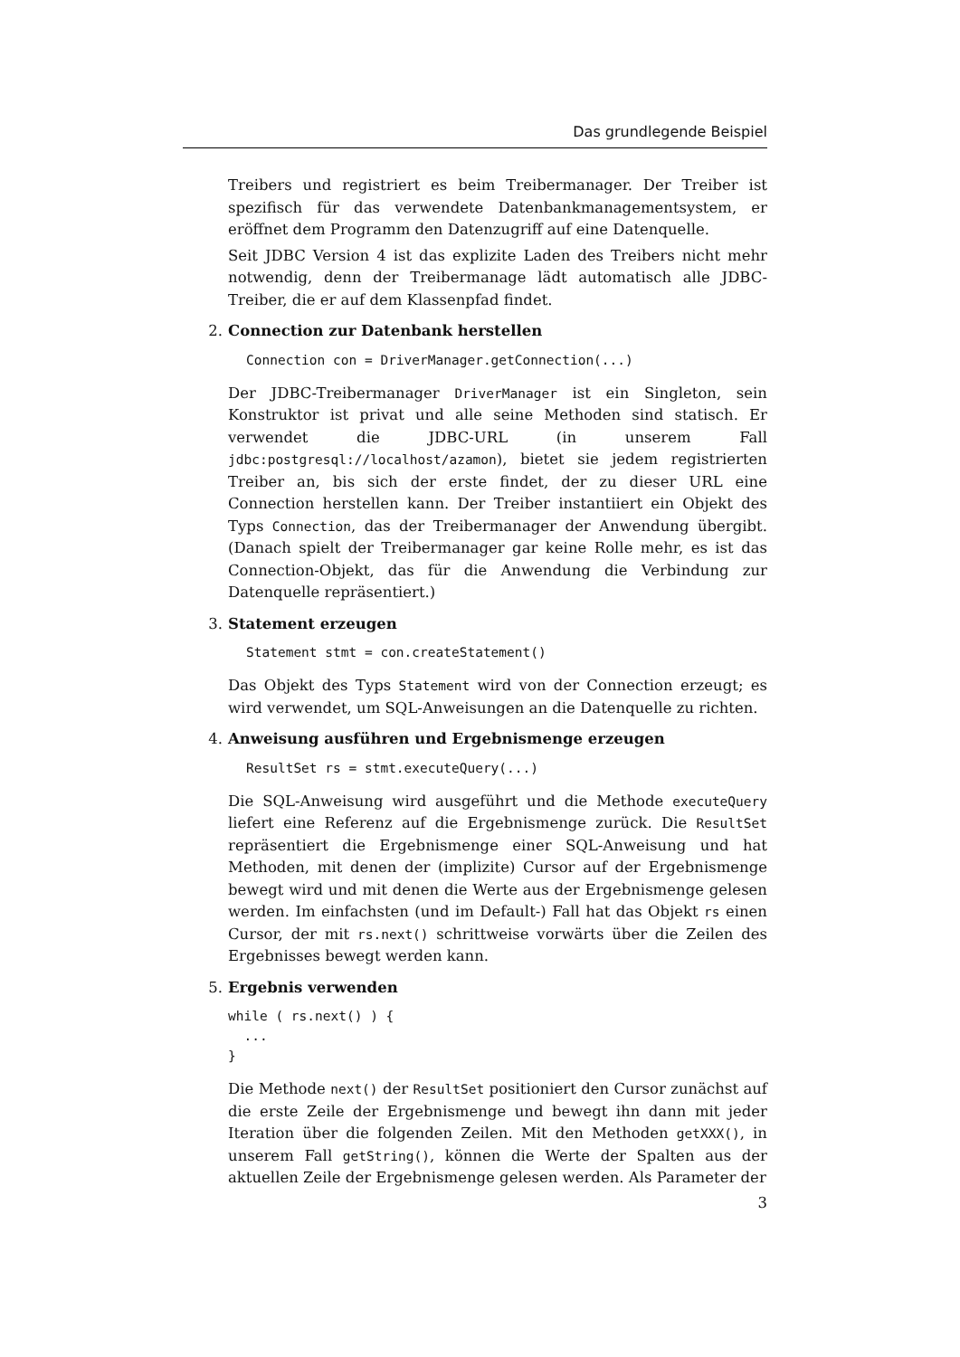Das grundlegende Beispiel
Treibers und registriert es beim Treibermanager. Der Treiber ist spezifisch für das verwendete Datenbankmanagementsystem, er eröffnet dem Programm den Datenzugriff auf eine Datenquelle.
Seit JDBC Version 4 ist das explizite Laden des Treibers nicht mehr notwendig, denn der Treibermanage lädt automatisch alle JDBC-Treiber, die er auf dem Klassenpfad findet.
2. Connection zur Datenbank herstellen
Connection con = DriverManager.getConnection(...)
Der JDBC-Treibermanager DriverManager ist ein Singleton, sein Konstruktor ist privat und alle seine Methoden sind statisch. Er verwendet die JDBC-URL (in unserem Fall jdbc:postgresql://localhost/azamon), bietet sie jedem registrierten Treiber an, bis sich der erste findet, der zu dieser URL eine Connection herstellen kann. Der Treiber instantiiert ein Objekt des Typs Connection, das der Treibermanager der Anwendung übergibt. (Danach spielt der Treibermanager gar keine Rolle mehr, es ist das Connection-Objekt, das für die Anwendung die Verbindung zur Datenquelle repräsentiert.)
3. Statement erzeugen
Statement stmt = con.createStatement()
Das Objekt des Typs Statement wird von der Connection erzeugt; es wird verwendet, um SQL-Anweisungen an die Datenquelle zu richten.
4. Anweisung ausführen und Ergebnismenge erzeugen
ResultSet rs = stmt.executeQuery(...)
Die SQL-Anweisung wird ausgeführt und die Methode executeQuery liefert eine Referenz auf die Ergebnismenge zurück. Die ResultSet repräsentiert die Ergebnismenge einer SQL-Anweisung und hat Methoden, mit denen der (implizite) Cursor auf der Ergebnismenge bewegt wird und mit denen die Werte aus der Ergebnismenge gelesen werden. Im einfachsten (und im Default-) Fall hat das Objekt rs einen Cursor, der mit rs.next() schrittweise vorwärts über die Zeilen des Ergebnisses bewegt werden kann.
5. Ergebnis verwenden
while ( rs.next() ) {
  ...
}
Die Methode next() der ResultSet positioniert den Cursor zunächst auf die erste Zeile der Ergebnismenge und bewegt ihn dann mit jeder Iteration über die folgenden Zeilen. Mit den Methoden getXXX(), in unserem Fall getString(), können die Werte der Spalten aus der aktuellen Zeile der Ergebnismenge gelesen werden. Als Parameter der
3